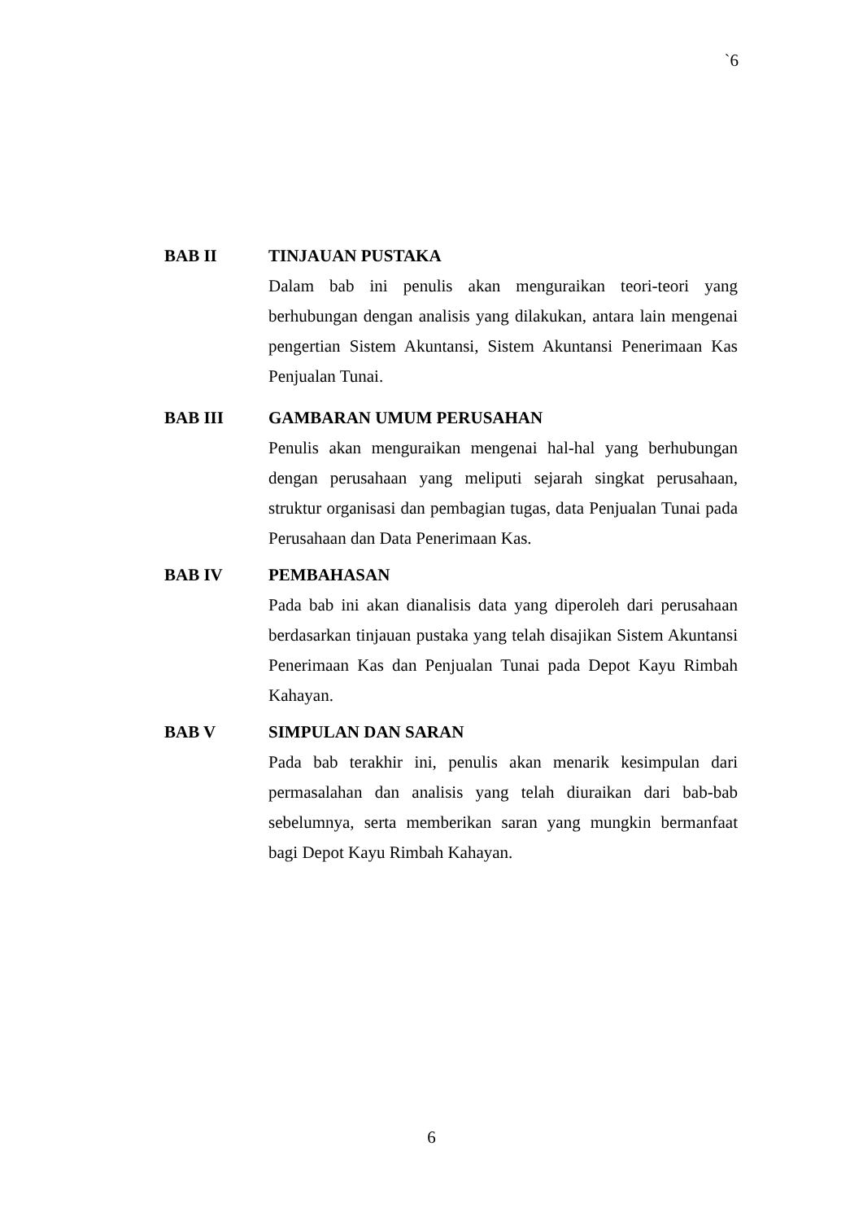`6
BAB II TINJAUAN PUSTAKA
Dalam bab ini penulis akan menguraikan teori-teori yang berhubungan dengan analisis yang dilakukan, antara lain mengenai pengertian Sistem Akuntansi, Sistem Akuntansi Penerimaan Kas Penjualan Tunai.
BAB III GAMBARAN UMUM PERUSAHAN
Penulis akan menguraikan mengenai hal-hal yang berhubungan dengan perusahaan yang meliputi sejarah singkat perusahaan, struktur organisasi dan pembagian tugas, data Penjualan Tunai pada Perusahaan dan Data Penerimaan Kas.
BAB IV PEMBAHASAN
Pada bab ini akan dianalisis data yang diperoleh dari perusahaan berdasarkan tinjauan pustaka yang telah disajikan Sistem Akuntansi Penerimaan Kas dan Penjualan Tunai pada Depot Kayu Rimbah Kahayan.
BAB V SIMPULAN DAN SARAN
Pada bab terakhir ini, penulis akan menarik kesimpulan dari permasalahan dan analisis yang telah diuraikan dari bab-bab sebelumnya, serta memberikan saran yang mungkin bermanfaat bagi Depot Kayu Rimbah Kahayan.
6